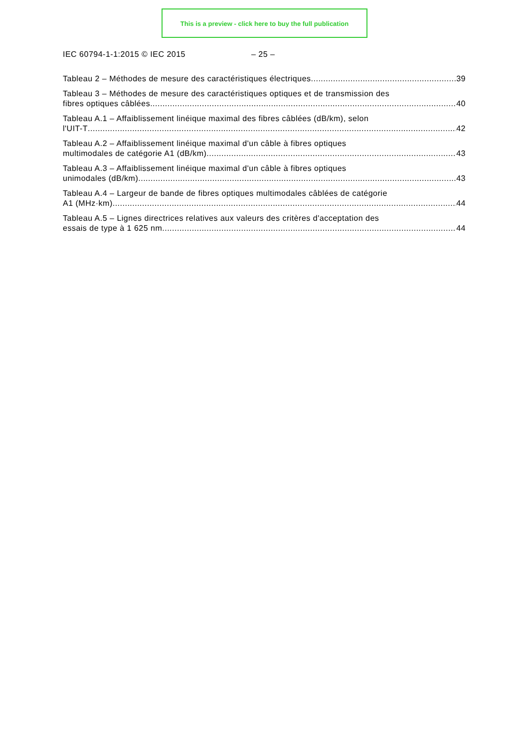This is a preview - click here to buy the full publication
IEC 60794-1-1:2015 © IEC 2015 – 25 –
Tableau 2 – Méthodes de mesure des caractéristiques électriques 39
Tableau 3 – Méthodes de mesure des caractéristiques optiques et de transmission des
fibres optiques câblées 40
Tableau A.1 – Affaiblissement linéique maximal des fibres câblées (dB/km), selon
l'UIT-T 42
Tableau A.2 – Affaiblissement linéique maximal d'un câble à fibres optiques
multimodales de catégorie A1 (dB/km) 43
Tableau A.3 – Affaiblissement linéique maximal d'un câble à fibres optiques
unimodales (dB/km) 43
Tableau A.4 – Largeur de bande de fibres optiques multimodales câblées de catégorie
A1 (MHz·km) 44
Tableau A.5 – Lignes directrices relatives aux valeurs des critères d'acceptation des
essais de type à 1 625 nm 44